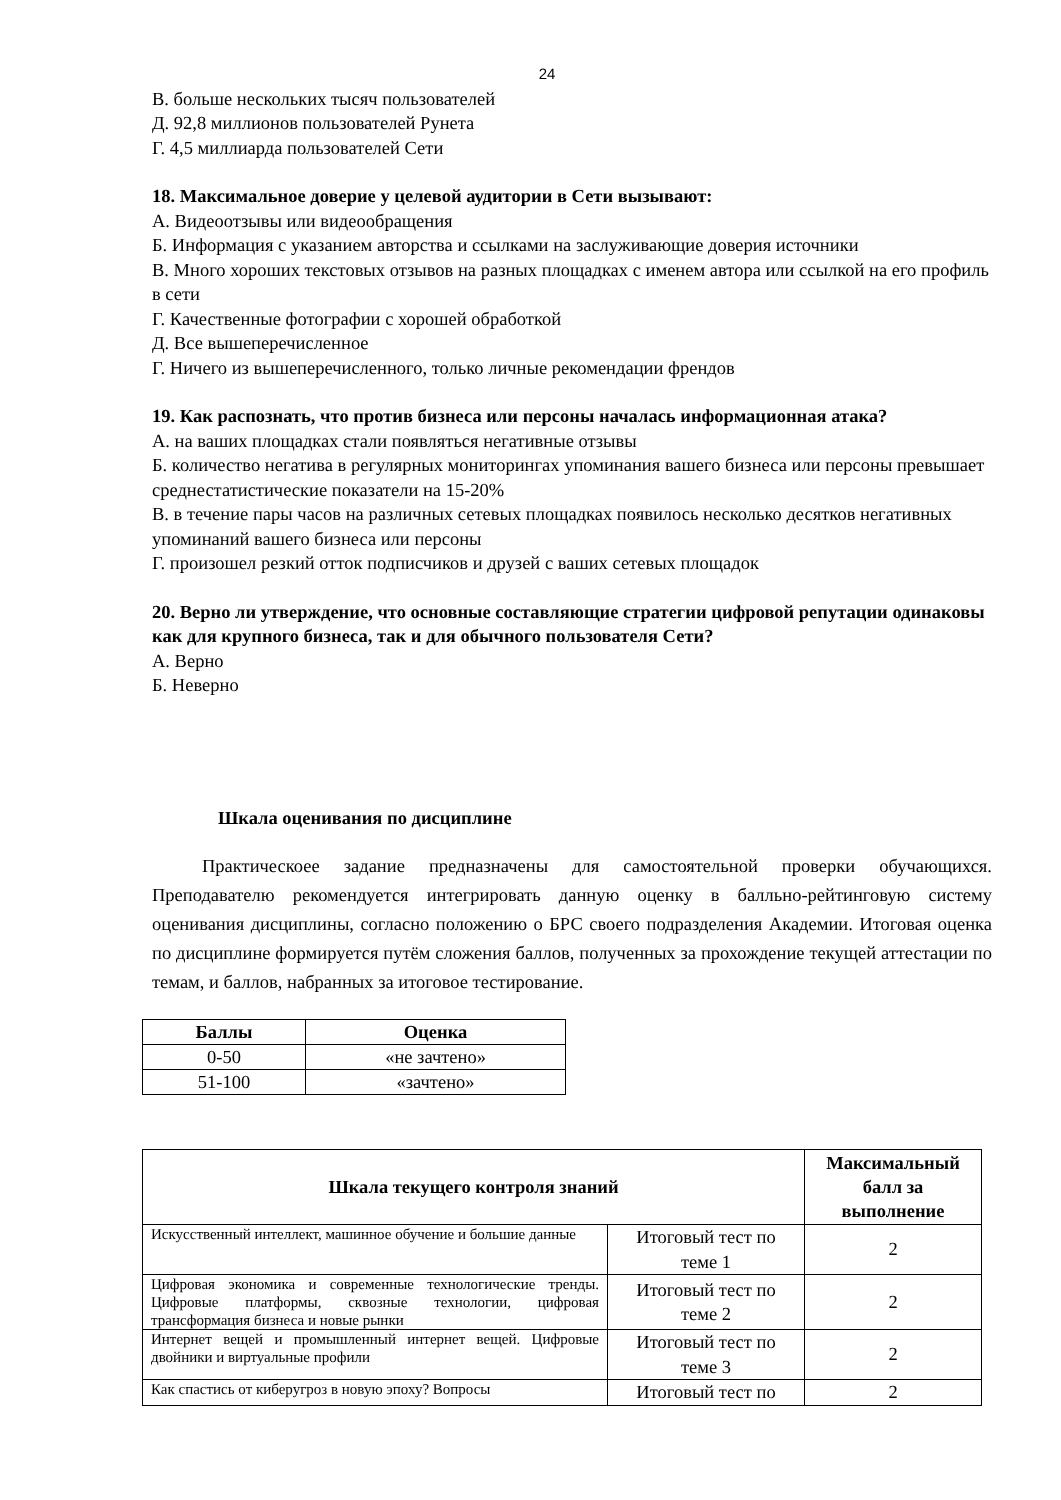24
В. больше нескольких тысяч пользователей
Д. 92,8 миллионов пользователей Рунета
Г. 4,5 миллиарда пользователей Сети
18. Максимальное доверие у целевой аудитории в Сети вызывают:
А. Видеоотзывы или видеообращения
Б. Информация с указанием авторства и ссылками на заслуживающие доверия источники
В. Много хороших текстовых отзывов на разных площадках с именем автора или ссылкой на его профиль в сети
Г. Качественные фотографии с хорошей обработкой
Д. Все вышеперечисленное
Г. Ничего из вышеперечисленного, только личные рекомендации френдов
19. Как распознать, что против бизнеса или персоны началась информационная атака?
А. на ваших площадках стали появляться негативные отзывы
Б. количество негатива в регулярных мониторингах упоминания вашего бизнеса или персоны превышает среднестатистические показатели на 15-20%
В. в течение пары часов на различных сетевых площадках появилось несколько десятков негативных упоминаний вашего бизнеса или персоны
Г. произошел резкий отток подписчиков и друзей с ваших сетевых площадок
20. Верно ли утверждение, что основные составляющие стратегии цифровой репутации одинаковы как для крупного бизнеса, так и для обычного пользователя Сети?
А. Верно
Б. Неверно
Шкала оценивания по дисциплине
Практическоее задание предназначены для самостоятельной проверки обучающихся. Преподавателю рекомендуется интегрировать данную оценку в балльно-рейтинговую систему оценивания дисциплины, согласно положению о БРС своего подразделения Академии. Итоговая оценка по дисциплине формируется путём сложения баллов, полученных за прохождение текущей аттестации по темам, и баллов, набранных за итоговое тестирование.
| Баллы | Оценка |
| --- | --- |
| 0-50 | «не зачтено» |
| 51-100 | «зачтено» |
| Шкала текущего контроля знаний | | Максимальный балл за выполнение |
| --- | --- | --- |
| Искусственный интеллект, машинное обучение и большие данные | Итоговый тест по теме 1 | 2 |
| Цифровая экономика и современные технологические тренды. Цифровые платформы, сквозные технологии, цифровая трансформация бизнеса и новые рынки | Итоговый тест по теме 2 | 2 |
| Интернет вещей и промышленный интернет вещей. Цифровые двойники и виртуальные профили | Итоговый тест по теме 3 | 2 |
| Как спастись от киберугроз в новую эпоху? Вопросы | Итоговый тест по | 2 |